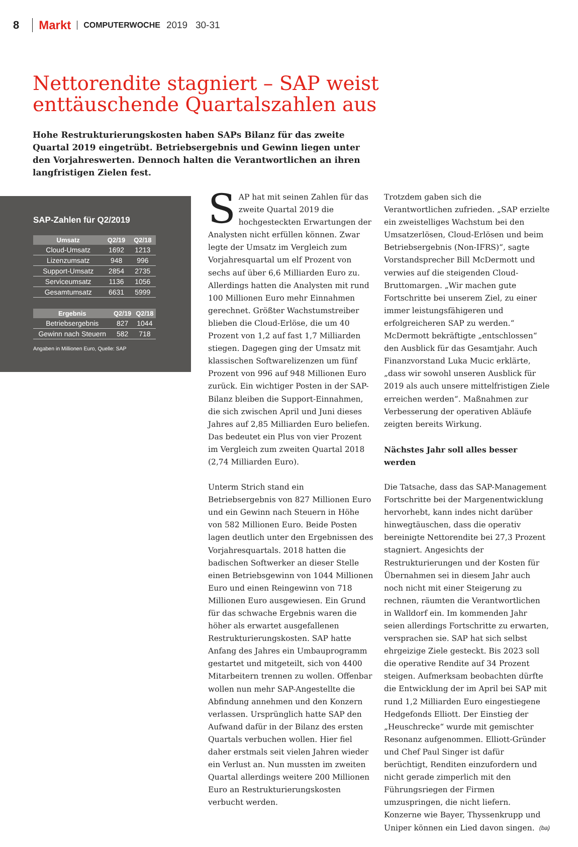8 Markt COMPUTERWOCHE 2019 30-31
Nettorendite stagniert – SAP weist enttäuschende Quartalszahlen aus
Hohe Restrukturierungskosten haben SAPs Bilanz für das zweite Quartal 2019 eingetrübt. Betriebsergebnis und Gewinn liegen unter den Vorjahreswerten. Dennoch halten die Verantwortlichen an ihren langfristigen Zielen fest.
SAP-Zahlen für Q2/2019
| Umsatz | Q2/19 | Q2/18 |
| --- | --- | --- |
| Cloud-Umsatz | 1692 | 1213 |
| Lizenzumsatz | 948 | 996 |
| Support-Umsatz | 2854 | 2735 |
| Serviceumsatz | 1136 | 1056 |
| Gesamtumsatz | 6631 | 5999 |
| Ergebnis | Q2/19 | Q2/18 |
| --- | --- | --- |
| Betriebsergebnis | 827 | 1044 |
| Gewinn nach Steuern | 582 | 718 |
Angaben in Millionen Euro, Quelle: SAP
SAP hat mit seinen Zahlen für das zweite Quartal 2019 die hochgesteckten Erwartungen der Analysten nicht erfüllen können. Zwar legte der Umsatz im Vergleich zum Vorjahresquartal um elf Prozent von sechs auf über 6,6 Milliarden Euro zu. Allerdings hatten die Analysten mit rund 100 Millionen Euro mehr Einnahmen gerechnet. Größter Wachstumstreiber blieben die Cloud-Erlöse, die um 40 Prozent von 1,2 auf fast 1,7 Milliarden stiegen. Dagegen ging der Umsatz mit klassischen Softwarelizenzen um fünf Prozent von 996 auf 948 Millionen Euro zurück. Ein wichtiger Posten in der SAP-Bilanz bleiben die Support-Einnahmen, die sich zwischen April und Juni dieses Jahres auf 2,85 Milliarden Euro beliefen. Das bedeutet ein Plus von vier Prozent im Vergleich zum zweiten Quartal 2018 (2,74 Milliarden Euro).
Unterm Strich stand ein Betriebsergebnis von 827 Millionen Euro und ein Gewinn nach Steuern in Höhe von 582 Millionen Euro. Beide Posten lagen deutlich unter den Ergebnissen des Vorjahresquartals. 2018 hatten die badischen Softwerker an dieser Stelle einen Betriebsgewinn von 1044 Millionen Euro und einen Reingewinn von 718 Millionen Euro ausgewiesen. Ein Grund für das schwache Ergebnis waren die höher als erwartet ausgefallenen Restrukturierungskosten. SAP hatte Anfang des Jahres ein Umbauprogramm gestartet und mitgeteilt, sich von 4400 Mitarbeitern trennen zu wollen. Offenbar wollen nun mehr SAP-Angestellte die Abfindung annehmen und den Konzern verlassen. Ursprünglich hatte SAP den Aufwand dafür in der Bilanz des ersten Quartals verbuchen wollen. Hier fiel daher erstmals seit vielen Jahren wieder ein Verlust an. Nun mussten im zweiten Quartal allerdings weitere 200 Millionen Euro an Restrukturierungskosten verbucht werden.
Trotzdem gaben sich die Verantwortlichen zufrieden. „SAP erzielte ein zweistelliges Wachstum bei den Umsatzerlösen, Cloud-Erlösen und beim Betriebsergebnis (Non-IFRS)“, sagte Vorstandsprecher Bill McDermott und verwies auf die steigenden Cloud-Bruttomargen. „Wir machen gute Fortschritte bei unserem Ziel, zu einer immer leistungsfähigeren und erfolgreicheren SAP zu werden.“ McDermott bekräftigte „entschlossen“ den Ausblick für das Gesamtjahr. Auch Finanzvorstand Luka Mucic erklärte, „dass wir sowohl unseren Ausblick für 2019 als auch unsere mittelfristigen Ziele erreichen werden“. Maßnahmen zur Verbesserung der operativen Abläufe zeigten bereits Wirkung.
Nächstes Jahr soll alles besser werden
Die Tatsache, dass das SAP-Management Fortschritte bei der Margenentwicklung hervorhebt, kann indes nicht darüber hinwegtäuschen, dass die operativ bereinigte Nettorendite bei 27,3 Prozent stagniert. Angesichts der Restrukturierungen und der Kosten für Übernahmen sei in diesem Jahr auch noch nicht mit einer Steigerung zu rechnen, räumten die Verantwortlichen in Walldorf ein. Im kommenden Jahr seien allerdings Fortschritte zu erwarten, versprachen sie. SAP hat sich selbst ehrgeizige Ziele gesteckt. Bis 2023 soll die operative Rendite auf 34 Prozent steigen. Aufmerksam beobachten dürfte die Entwicklung der im April bei SAP mit rund 1,2 Milliarden Euro eingestiegene Hedgefonds Elliott. Der Einstieg der „Heuschrecke“ wurde mit gemischter Resonanz aufgenommen. Elliott-Gründer und Chef Paul Singer ist dafür berüchtigt, Renditen einzufordern und nicht gerade zimperlich mit den Führungsriegen der Firmen umzuspringen, die nicht liefern. Konzerne wie Bayer, Thyssenkrupp und Uniper können ein Lied davon singen. (ba)